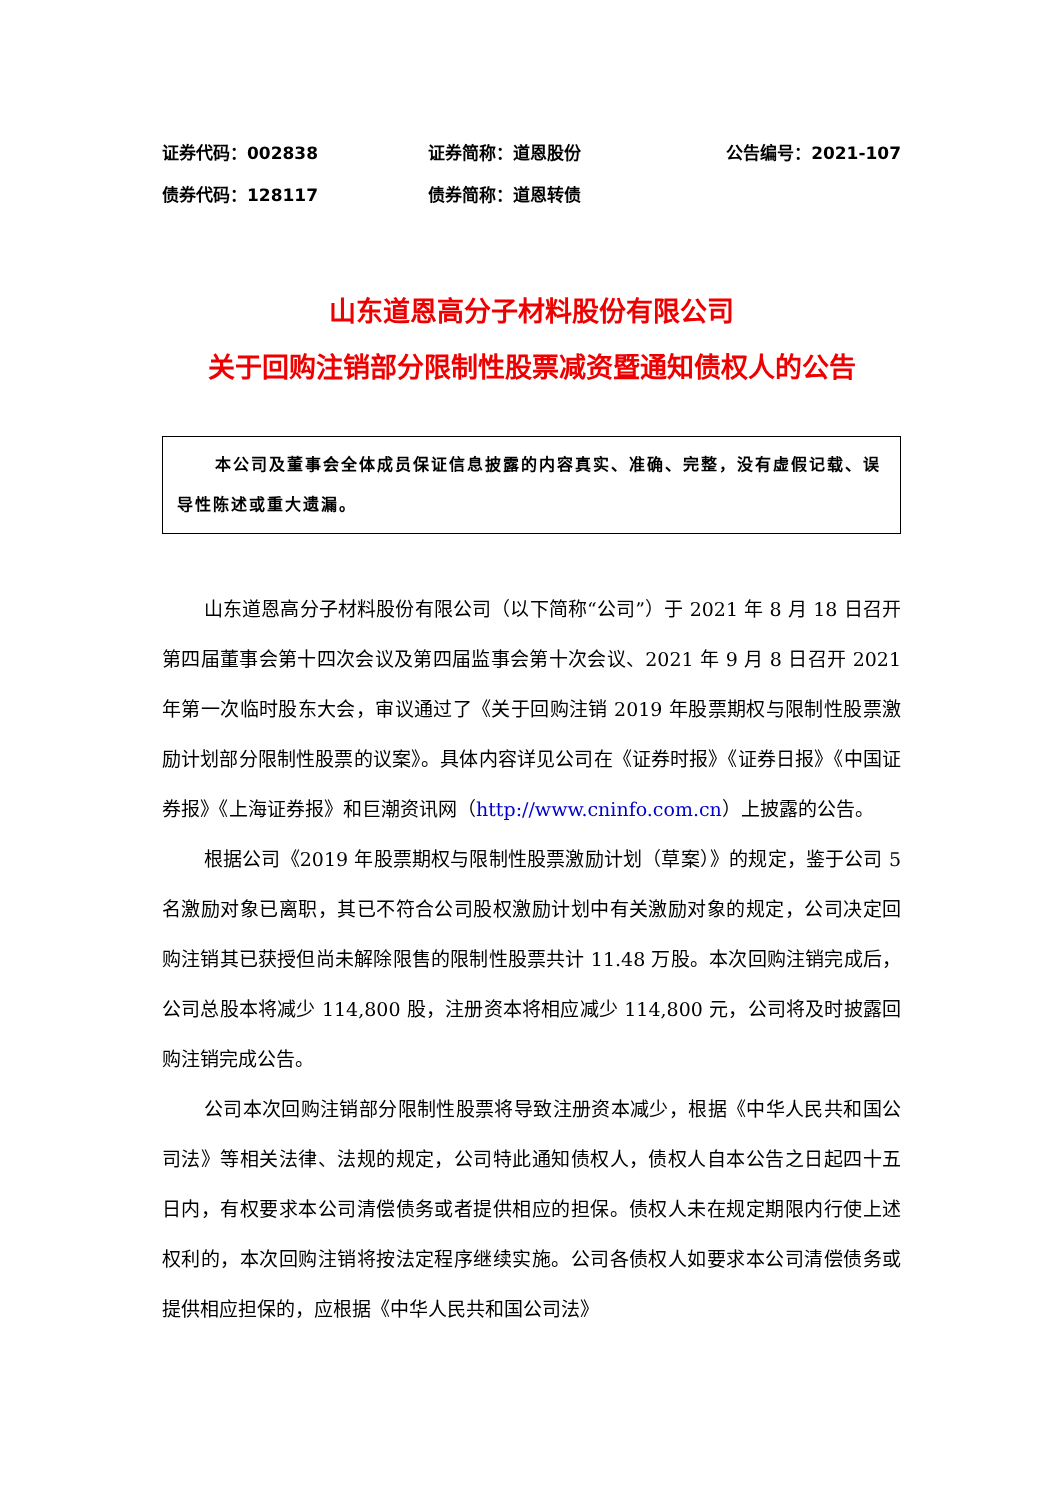证券代码：002838 证券简称：道恩股份 公告编号：2021-107
债券代码：128117 债券简称：道恩转债
山东道恩高分子材料股份有限公司
关于回购注销部分限制性股票减资暨通知债权人的公告
本公司及董事会全体成员保证信息披露的内容真实、准确、完整，没有虚假记载、误导性陈述或重大遗漏。
山东道恩高分子材料股份有限公司（以下简称“公司”）于 2021 年 8 月 18 日召开第四届董事会第十四次会议及第四届监事会第十次会议、2021 年 9 月 8 日召开 2021 年第一次临时股东大会，审议通过了《关于回购注销 2019 年股票期权与限制性股票激励计划部分限制性股票的议案》。具体内容详见公司在《证券时报》《证券日报》《中国证券报》《上海证券报》和巨潮资讯网（http://www.cninfo.com.cn）上披露的公告。
根据公司《2019 年股票期权与限制性股票激励计划（草案）》的规定，鉴于公司 5 名激励对象已离职，其已不符合公司股权激励计划中有关激励对象的规定，公司决定回购注销其已获授但尚未解除限售的限制性股票共计 11.48 万股。本次回购注销完成后，公司总股本将减少 114,800 股，注册资本将相应减少 114,800 元，公司将及时披露回购注销完成公告。
公司本次回购注销部分限制性股票将导致注册资本减少，根据《中华人民共和国公司法》等相关法律、法规的规定，公司特此通知债权人，债权人自本公告之日起四十五日内，有权要求本公司清偿债务或者提供相应的担保。债权人未在规定期限内行使上述权利的，本次回购注销将按法定程序继续实施。公司各债权人如要求本公司清偿债务或提供相应担保的，应根据《中华人民共和国公司法》